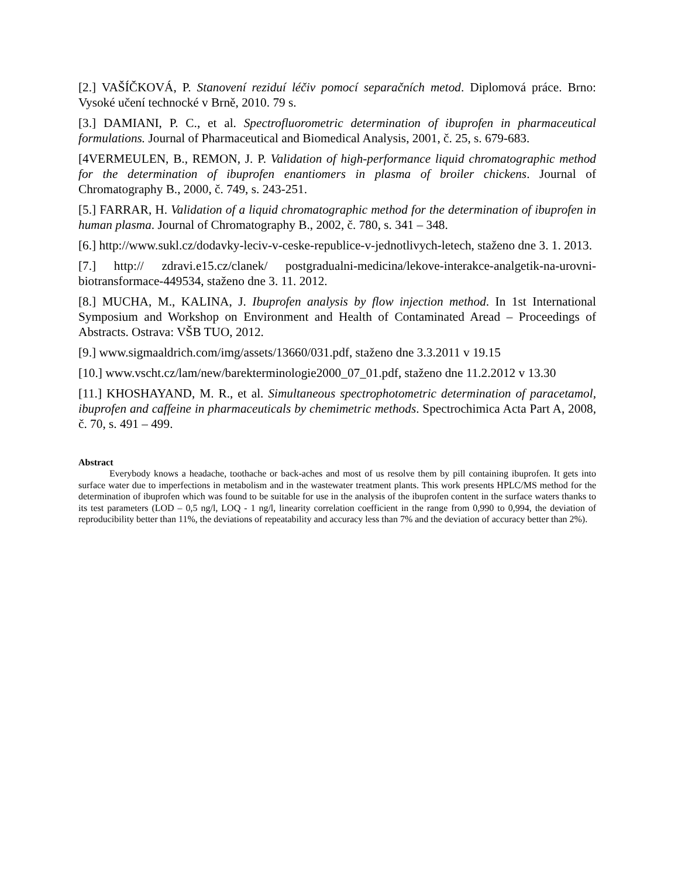[2.] VAŠÍČKOVÁ, P. Stanovení reziduí léčiv pomocí separačních metod. Diplomová práce. Brno: Vysoké učení technocké v Brně, 2010. 79 s.
[3.] DAMIANI, P. C., et al. Spectrofluorometric determination of ibuprofen in pharmaceutical formulations. Journal of Pharmaceutical and Biomedical Analysis, 2001, č. 25, s. 679-683.
[4VERMEULEN, B., REMON, J. P. Validation of high-performance liquid chromatographic method for the determination of ibuprofen enantiomers in plasma of broiler chickens. Journal of Chromatography B., 2000, č. 749, s. 243-251.
[5.] FARRAR, H. Validation of a liquid chromatographic method for the determination of ibuprofen in human plasma. Journal of Chromatography B., 2002, č. 780, s. 341 – 348.
[6.] http://www.sukl.cz/dodavky-leciv-v-ceske-republice-v-jednotlivych-letech, staženo dne 3. 1. 2013.
[7.] http:// zdravi.e15.cz/clanek/ postgradualni-medicina/lekove-interakce-analgetik-na-urovni-biotransformace-449534, staženo dne 3. 11. 2012.
[8.] MUCHA, M., KALINA, J. Ibuprofen analysis by flow injection method. In 1st International Symposium and Workshop on Environment and Health of Contaminated Aread – Proceedings of Abstracts. Ostrava: VŠB TUO, 2012.
[9.] www.sigmaaldrich.com/img/assets/13660/031.pdf, staženo dne 3.3.2011 v 19.15
[10.] www.vscht.cz/lam/new/barekterminologie2000_07_01.pdf, staženo dne 11.2.2012 v 13.30
[11.] KHOSHAYAND, M. R., et al. Simultaneous spectrophotometric determination of paracetamol, ibuprofen and caffeine in pharmaceuticals by chemimetric methods. Spectrochimica Acta Part A, 2008, č. 70, s. 491 – 499.
Abstract
Everybody knows a headache, toothache or back-aches and most of us resolve them by pill containing ibuprofen. It gets into surface water due to imperfections in metabolism and in the wastewater treatment plants. This work presents HPLC/MS method for the determination of ibuprofen which was found to be suitable for use in the analysis of the ibuprofen content in the surface waters thanks to its test parameters (LOD – 0,5 ng/l, LOQ - 1 ng/l, linearity correlation coefficient in the range from 0,990 to 0,994, the deviation of reproducibility better than 11%, the deviations of repeatability and accuracy less than 7% and the deviation of accuracy better than 2%).